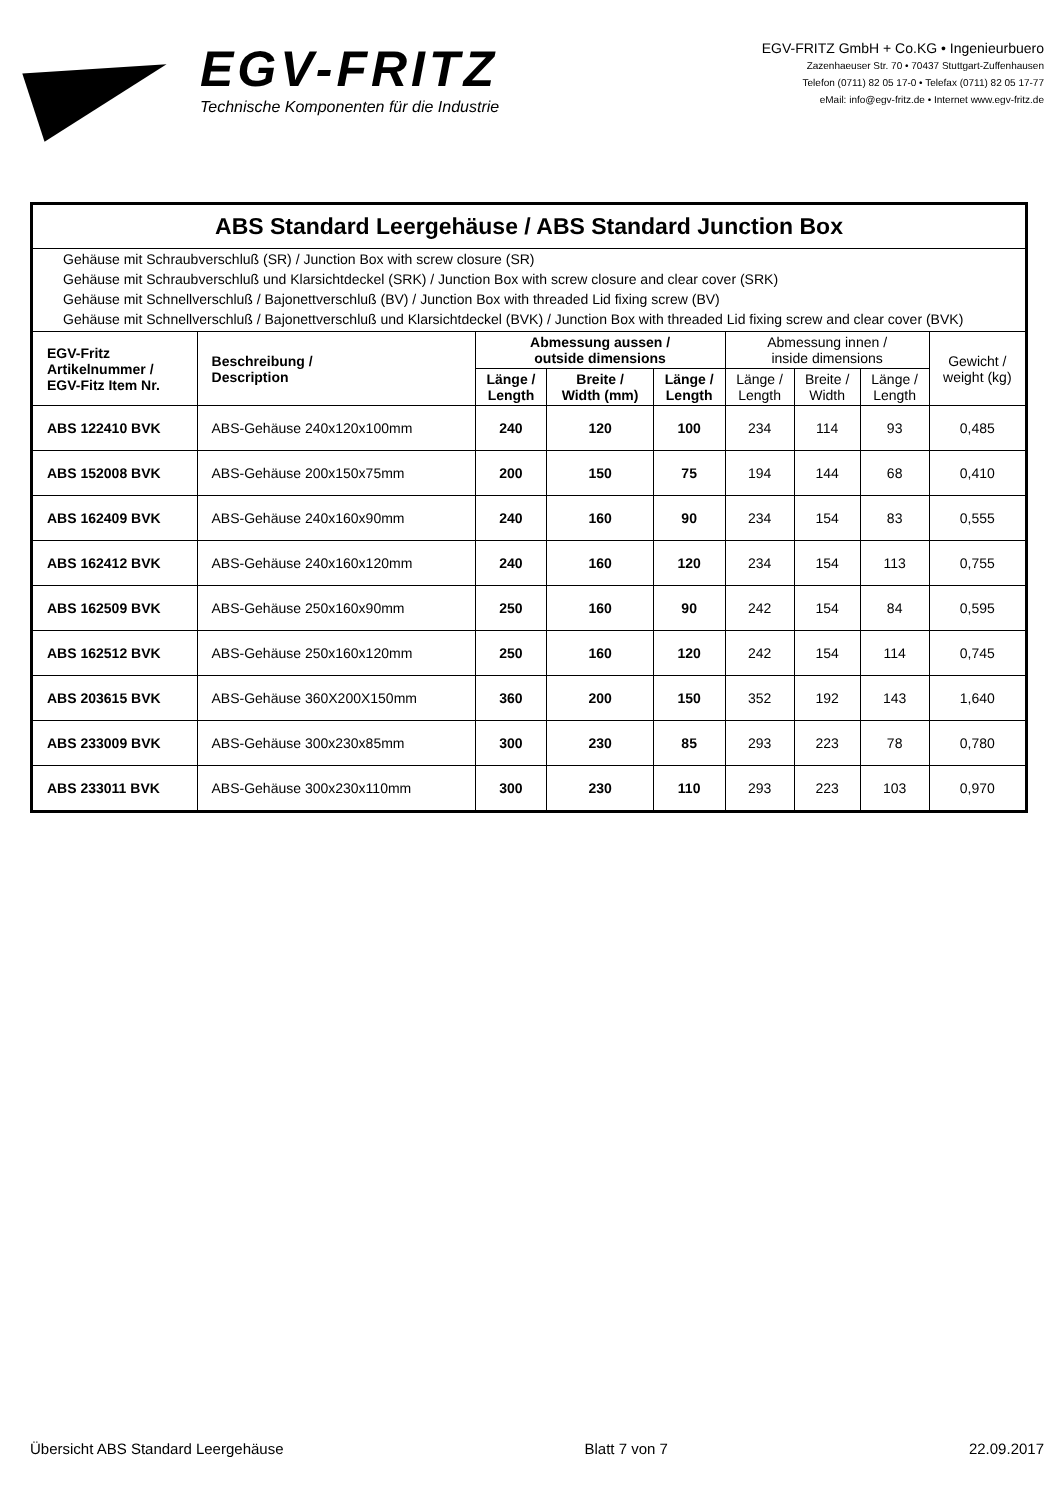EGV-FRITZ
Technische Komponenten für die Industrie
EGV-FRITZ GmbH + Co.KG • Ingenieurbuero
Zazenhaeuser Str. 70 • 70437 Stuttgart-Zuffenhausen
Telefon (0711) 82 05 17-0 • Telefax (0711) 82 05 17-77
eMail: info@egv-fritz.de • Internet www.egv-fritz.de
| ABS Standard Leergehäuse / ABS Standard Junction Box | | | | | | | | |
| Gehäuse mit Schraubverschluß (SR) / Junction Box with screw closure (SR) | | | | | | | | |
| Gehäuse mit Schraubverschluß und Klarsichtdeckel (SRK) / Junction Box with screw closure and clear cover (SRK) | | | | | | | | |
| Gehäuse mit Schnellverschluß / Bajonettverschluß (BV) / Junction Box with threaded Lid fixing screw (BV) | | | | | | | | |
| Gehäuse mit Schnellverschluß / Bajonettverschluß und Klarsichtdeckel (BVK) / Junction Box with threaded Lid fixing screw and clear cover (BVK) | | | | | | | | |
| EGV-Fritz Artikelnummer / EGV-Fitz Item Nr. | Beschreibung / Description | Abmessung aussen / outside dimensions | | | Abmessung innen / inside dimensions | | | Gewicht / weight (kg) |
| | | Länge / Length | Breite / Width (mm) | Länge / Length | Länge / Length | Breite / Width | Länge / Length | |
| ABS 122410 BVK | ABS-Gehäuse 240x120x100mm | 240 | 120 | 100 | 234 | 114 | 93 | 0,485 |
| ABS 152008 BVK | ABS-Gehäuse 200x150x75mm | 200 | 150 | 75 | 194 | 144 | 68 | 0,410 |
| ABS 162409 BVK | ABS-Gehäuse 240x160x90mm | 240 | 160 | 90 | 234 | 154 | 83 | 0,555 |
| ABS 162412 BVK | ABS-Gehäuse 240x160x120mm | 240 | 160 | 120 | 234 | 154 | 113 | 0,755 |
| ABS 162509 BVK | ABS-Gehäuse 250x160x90mm | 250 | 160 | 90 | 242 | 154 | 84 | 0,595 |
| ABS 162512 BVK | ABS-Gehäuse 250x160x120mm | 250 | 160 | 120 | 242 | 154 | 114 | 0,745 |
| ABS 203615 BVK | ABS-Gehäuse 360X200X150mm | 360 | 200 | 150 | 352 | 192 | 143 | 1,640 |
| ABS 233009 BVK | ABS-Gehäuse 300x230x85mm | 300 | 230 | 85 | 293 | 223 | 78 | 0,780 |
| ABS 233011 BVK | ABS-Gehäuse 300x230x110mm | 300 | 230 | 110 | 293 | 223 | 103 | 0,970 |
Übersicht ABS Standard Leergehäuse Blatt 7 von 7 22.09.2017